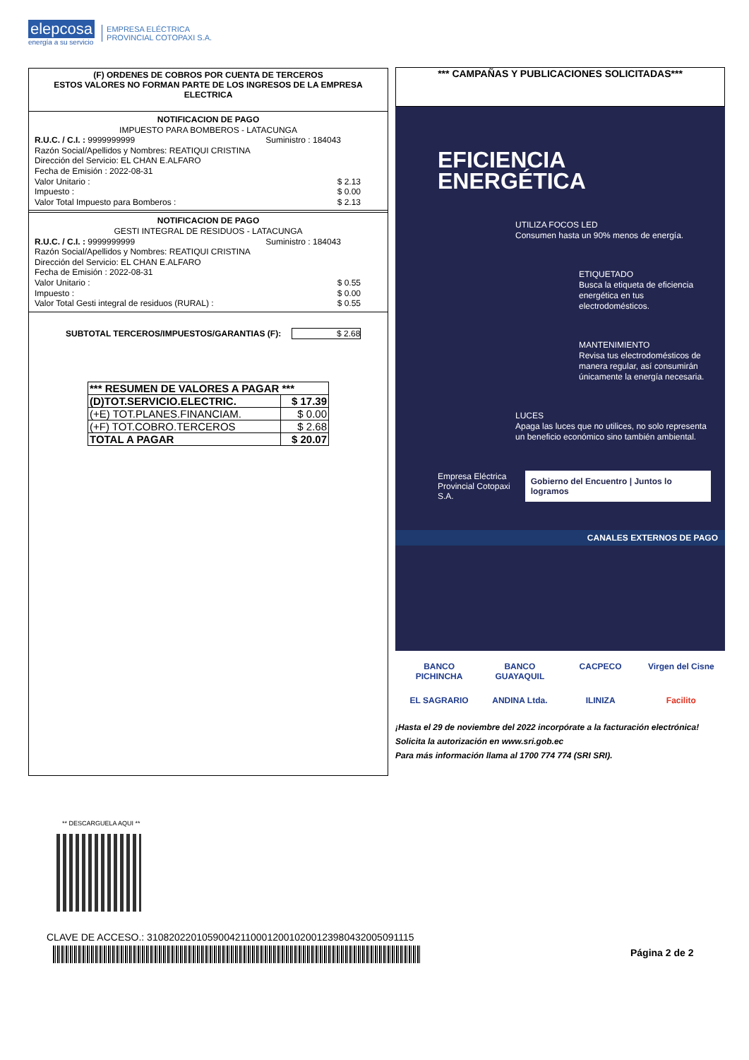elepcosa
energía a su servicio
EMPRESA ELÉCTRICA
PROVINCIAL COTOPAXI S.A.
(F) ORDENES DE COBROS POR CUENTA DE TERCEROS
ESTOS VALORES NO FORMAN PARTE DE LOS INGRESOS DE LA EMPRESA ELECTRICA
NOTIFICACION DE PAGO
IMPUESTO PARA BOMBEROS - LATACUNGA
R.U.C. / C.I. : 9999999999 Suministro : 184043
Razón Social/Apellidos y Nombres: REATIQUI CRISTINA
Dirección del Servicio: EL CHAN E.ALFARO
Fecha de Emisión : 2022-08-31
Valor Unitario : $ 2.13
Impuesto : $ 0.00
Valor Total Impuesto para Bomberos : $ 2.13
NOTIFICACION DE PAGO
GESTI INTEGRAL DE RESIDUOS - LATACUNGA
R.U.C. / C.I. : 9999999999 Suministro : 184043
Razón Social/Apellidos y Nombres: REATIQUI CRISTINA
Dirección del Servicio: EL CHAN E.ALFARO
Fecha de Emisión : 2022-08-31
Valor Unitario : $ 0.55
Impuesto : $ 0.00
Valor Total Gesti integral de residuos (RURAL) : $ 0.55
SUBTOTAL TERCEROS/IMPUESTOS/GARANTIAS (F): $ 2.68
| *** RESUMEN DE VALORES A PAGAR *** | |
| (D)TOT.SERVICIO.ELECTRIC. | $ 17.39 |
| (+E) TOT.PLANES.FINANCIAM. | $ 0.00 |
| (+F) TOT.COBRO.TERCEROS | $ 2.68 |
| TOTAL A PAGAR | $ 20.07 |
*** CAMPAÑAS Y PUBLICACIONES SOLICITADAS***
EFICIENCIA
ENERGÉTICA
UTILIZA FOCOS LED
Consumen hasta un 90% menos de energía.
ETIQUETADO
Busca la etiqueta de eficiencia energética en tus electrodomésticos.
MANTENIMIENTO
Revisa tus electrodomésticos de manera regular, así consumirán únicamente la energía necesaria.
LUCES
Apaga las luces que no utilices, no solo representa un beneficio económico sino también ambiental.
Empresa Eléctrica
Provincial Cotopaxi S.A. Gobierno del Encuentro | Juntos lo logramos
CANALES EXTERNOS DE PAGO
BANCO PICHINCHA
BANCO GUAYAQUIL
CACPECO
Virgen del Cisne
EL SAGRARIO
ANDINA Ltda.
ILINIZA
Facilito
¡Hasta el 29 de noviembre del 2022 incorpórate a la facturación electrónica!
Solicita la autorización en www.sri.gob.ec
Para más información llama al 1700 774 774 (SRI SRI).
** DESCARGUELA AQUI **
CLAVE DE ACCESO.: 3108202201059004211000120010200123980432005091115
Página 2 de 2